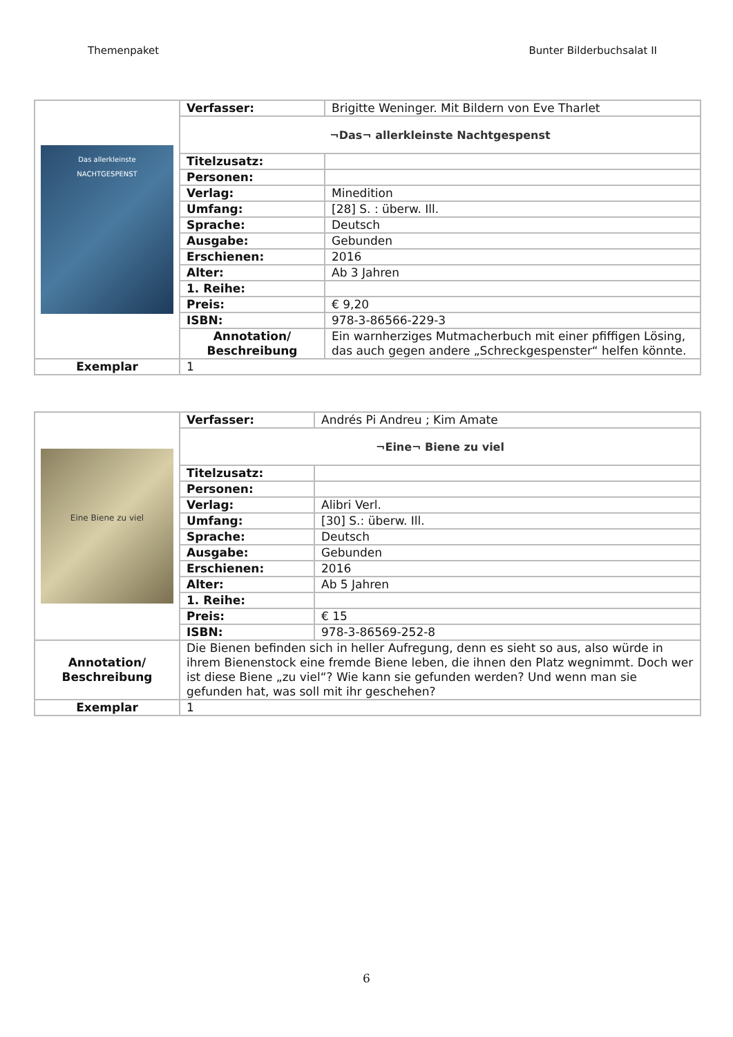Themenpaket Bunter Bilderbuchsalat II
| Das allerkleinste NACHTGESPENST | Verfasser: | Brigitte Weninger. Mit Bildern von Eve Tharlet |
| | ¬Das¬ allerkleinste Nachtgespenst | |
| | Titelzusatz: | |
| | Personen: | |
| | Verlag: | Minedition |
| | Umfang: | [28] S. : überw. Ill. |
| | Sprache: | Deutsch |
| | Ausgabe: | Gebunden |
| | Erschienen: | 2016 |
| | Alter: | Ab 3 Jahren |
| | 1. Reihe: | |
| | Preis: | € 9,20 |
| | ISBN: | 978-3-86566-229-3 |
| | Annotation/ Beschreibung | Ein warnherziges Mutmacherbuch mit einer pfiffigen Lösing, das auch gegen andere „Schreckgespenster“ helfen könnte. |
| Exemplar | 1 | |
| Eine Biene zu viel | Verfasser: | Andrés Pi Andreu ; Kim Amate |
| | ¬Eine¬ Biene zu viel | |
| | Titelzusatz: | |
| | Personen: | |
| | Verlag: | Alibri Verl. |
| | Umfang: | [30] S.: überw. Ill. |
| | Sprache: | Deutsch |
| | Ausgabe: | Gebunden |
| | Erschienen: | 2016 |
| | Alter: | Ab 5 Jahren |
| | 1. Reihe: | |
| | Preis: | € 15 |
| | ISBN: | 978-3-86569-252-8 |
| Annotation/ Beschreibung | Die Bienen befinden sich in heller Aufregung, denn es sieht so aus, also würde in ihrem Bienenstock eine fremde Biene leben, die ihnen den Platz wegnimmt. Doch wer ist diese Biene „zu viel“? Wie kann sie gefunden werden? Und wenn man sie gefunden hat, was soll mit ihr geschehen? | |
| Exemplar | 1 | |
6